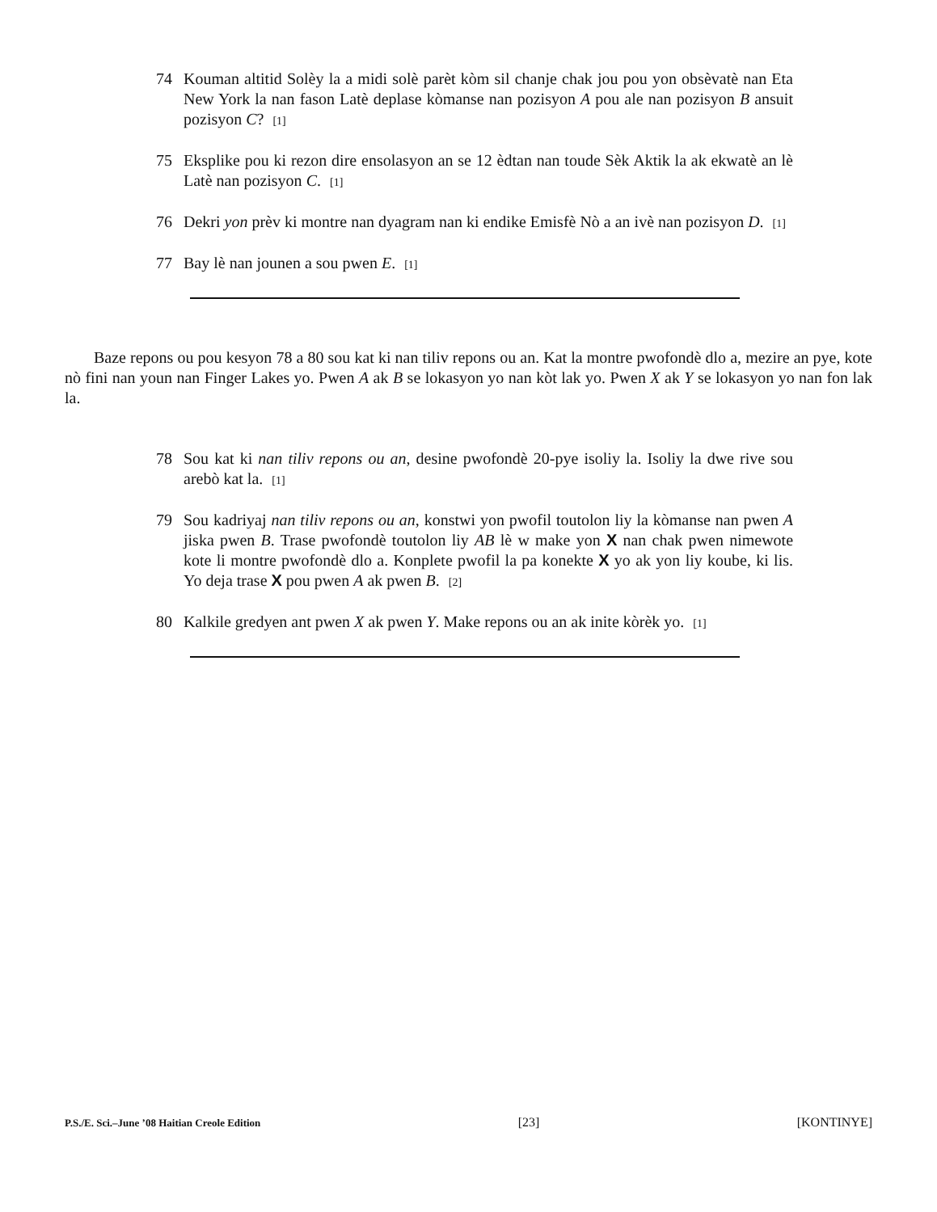74 Kouman altitid Solèy la a midi solè parèt kòm sil chanje chak jou pou yon obsèvatè nan Eta New York la nan fason Latè deplase kòmanse nan pozisyon A pou ale nan pozisyon B ansuit pozisyon C? [1]
75 Eksplike pou ki rezon dire ensolasyon an se 12 èdtan nan toude Sèk Aktik la ak ekwatè an lè Latè nan pozisyon C. [1]
76 Dekri yon prèv ki montre nan dyagram nan ki endike Emisfè Nò a an ivè nan pozisyon D. [1]
77 Bay lè nan jounen a sou pwen E. [1]
Baze repons ou pou kesyon 78 a 80 sou kat ki nan tiliv repons ou an. Kat la montre pwofondè dlo a, mezire an pye, kote nò fini nan youn nan Finger Lakes yo. Pwen A ak B se lokasyon yo nan kòt lak yo. Pwen X ak Y se lokasyon yo nan fon lak la.
78 Sou kat ki nan tiliv repons ou an, desine pwofondè 20-pye isoliy la. Isoliy la dwe rive sou arebò kat la. [1]
79 Sou kadriyaj nan tiliv repons ou an, konstwi yon pwofil toutolon liy la kòmanse nan pwen A jiska pwen B. Trase pwofondè toutolon liy AB lè w make yon X nan chak pwen nimewote kote li montre pwofondè dlo a. Konplete pwofil la pa konekte X yo ak yon liy koube, ki lis. Yo deja trase X pou pwen A ak pwen B. [2]
80 Kalkile gredyen ant pwen X ak pwen Y. Make repons ou an ak inite kòrèk yo. [1]
P.S./E. Sci.–June ’08 Haitian Creole Edition [23] [KONTINYE]